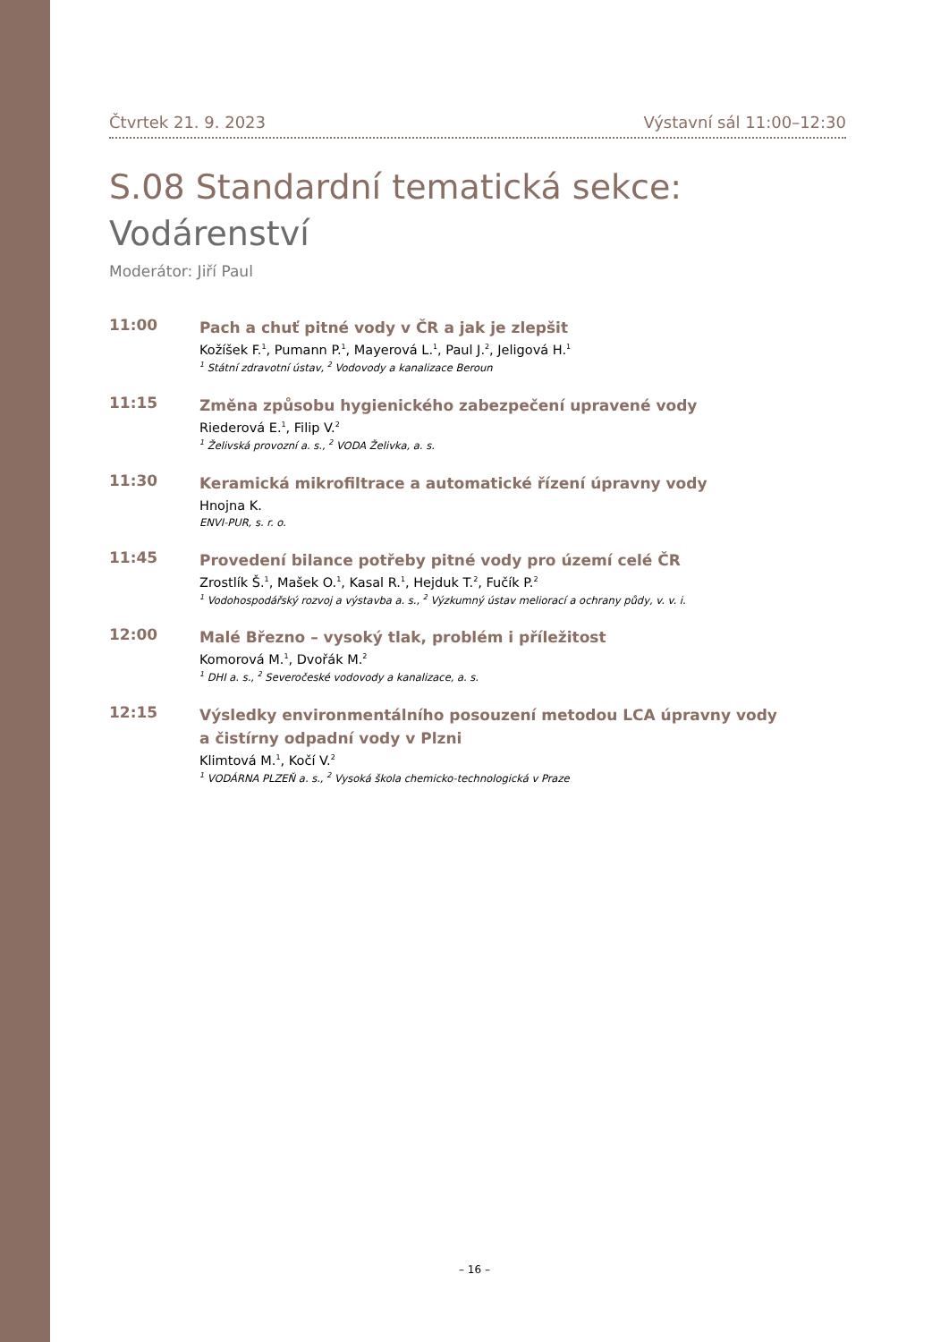Čtvrtek 21. 9. 2023 Výstavní sál 11:00–12:30
S.08 Standardní tematická sekce:
Vodárenství
Moderátor: Jiří Paul
11:00
Pach a chuť pitné vody v ČR a jak je zlepšit
Kožíšek F.<sup>1</sup>, Pumann P.<sup>1</sup>, Mayerová L.<sup>1</sup>, Paul J.<sup>2</sup>, Jeligová H.<sup>1</sup>
<sup>1</sup> Státní zdravotní ústav, <sup>2</sup> Vodovody a kanalizace Beroun
11:15
Změna způsobu hygienického zabezpečení upravené vody
Riederová E.<sup>1</sup>, Filip V.<sup>2</sup>
<sup>1</sup> Želivská provozní a. s., <sup>2</sup> VODA Želivka, a. s.
11:30
Keramická mikrofiltrace a automatické řízení úpravny vody
Hnojna K.
ENVI-PUR, s. r. o.
11:45
Provedení bilance potřeby pitné vody pro území celé ČR
Zrostlík Š.<sup>1</sup>, Mašek O.<sup>1</sup>, Kasal R.<sup>1</sup>, Hejduk T.<sup>2</sup>, Fučík P.<sup>2</sup>
<sup>1</sup> Vodohospodářský rozvoj a výstavba a. s., <sup>2</sup> Výzkumný ústav meliorací a ochrany půdy, v. v. i.
12:00
Malé Březno – vysoký tlak, problém i příležitost
Komorová M.<sup>1</sup>, Dvořák M.<sup>2</sup>
<sup>1</sup> DHI a. s., <sup>2</sup> Severočeské vodovody a kanalizace, a. s.
12:15
Výsledky environmentálního posouzení metodou LCA úpravny vody
a čistírny odpadní vody v Plzni
Klimtová M.<sup>1</sup>, Kočí V.<sup>2</sup>
<sup>1</sup> VODÁRNA PLZEŇ a. s., <sup>2</sup> Vysoká škola chemicko-technologická v Praze
– 16 –